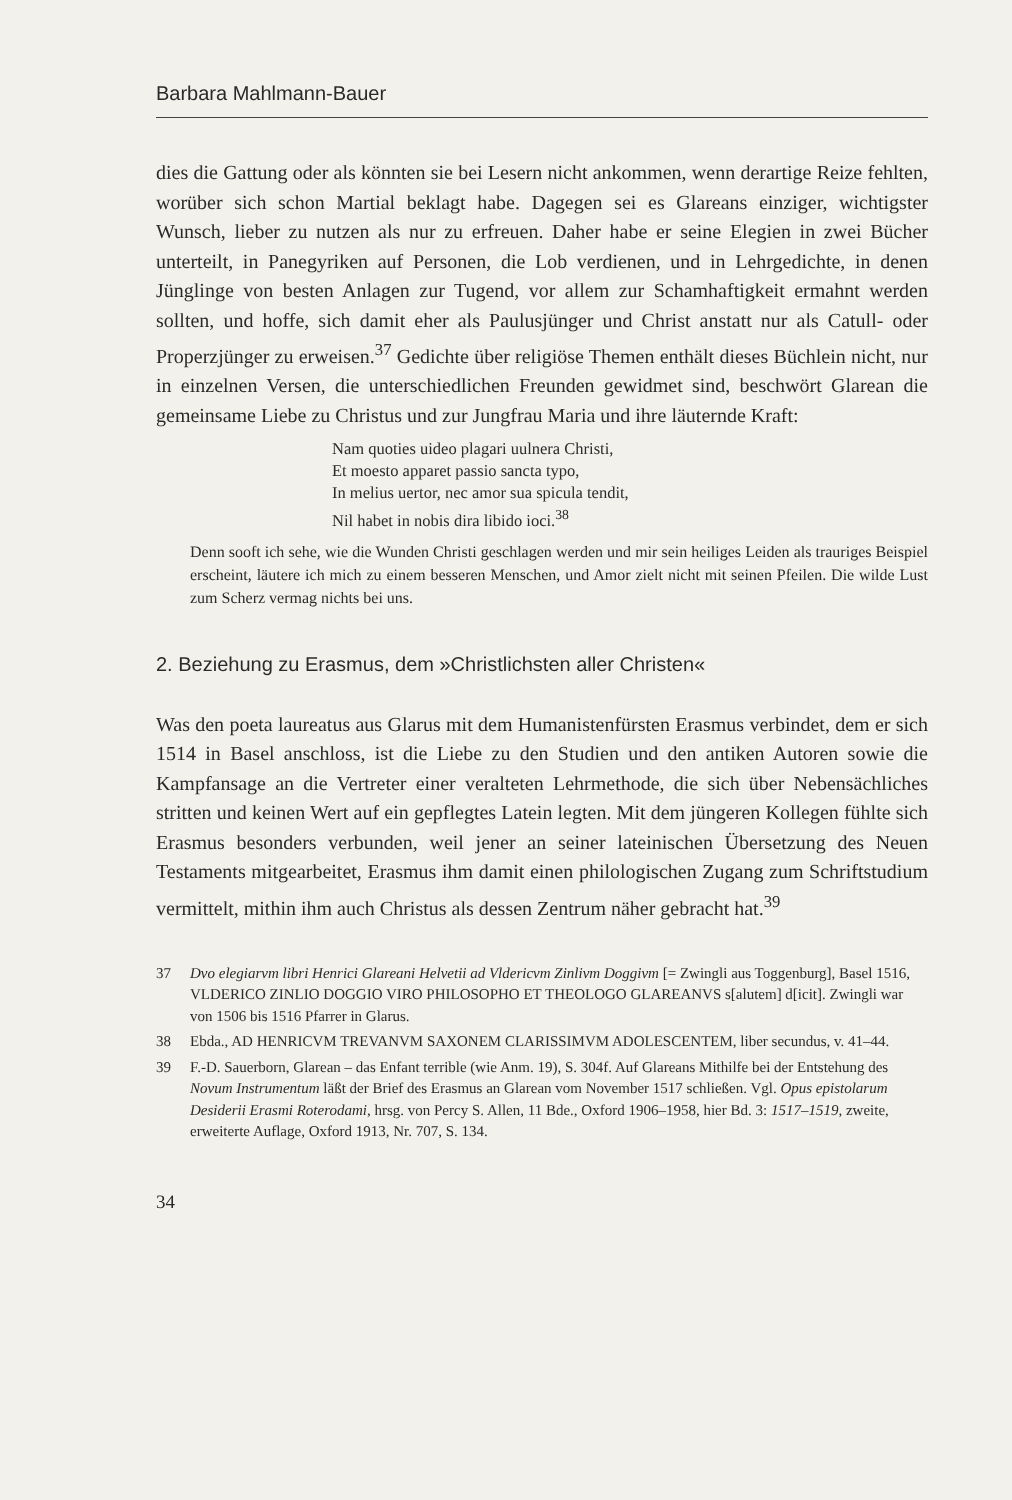Barbara Mahlmann-Bauer
dies die Gattung oder als könnten sie bei Lesern nicht ankommen, wenn derartige Reize fehlten, worüber sich schon Martial beklagt habe. Dagegen sei es Glareans einziger, wichtigster Wunsch, lieber zu nutzen als nur zu erfreuen. Daher habe er seine Elegien in zwei Bücher unterteilt, in Panegyriken auf Personen, die Lob verdienen, und in Lehrgedichte, in denen Jünglinge von besten Anlagen zur Tugend, vor allem zur Schamhaftigkeit ermahnt werden sollten, und hoffe, sich damit eher als Paulusjünger und Christ anstatt nur als Catull- oder Properzjünger zu erweisen.<sup>37</sup> Gedichte über religiöse Themen enthält dieses Büchlein nicht, nur in einzelnen Versen, die unterschiedlichen Freunden gewidmet sind, beschwört Glarean die gemeinsame Liebe zu Christus und zur Jungfrau Maria und ihre läuternde Kraft:
Nam quoties uideo plagari uulnera Christi,
Et moesto apparet passio sancta typo,
In melius uertor, nec amor sua spicula tendit,
Nil habet in nobis dira libido ioci.<sup>38</sup>
Denn sooft ich sehe, wie die Wunden Christi geschlagen werden und mir sein heiliges Leiden als trauriges Beispiel erscheint, läutere ich mich zu einem besseren Menschen, und Amor zielt nicht mit seinen Pfeilen. Die wilde Lust zum Scherz vermag nichts bei uns.
2. Beziehung zu Erasmus, dem »Christlichsten aller Christen«
Was den poeta laureatus aus Glarus mit dem Humanistenfürsten Erasmus verbindet, dem er sich 1514 in Basel anschloss, ist die Liebe zu den Studien und den antiken Autoren sowie die Kampfansage an die Vertreter einer veralteten Lehrmethode, die sich über Nebensächliches stritten und keinen Wert auf ein gepflegtes Latein legten. Mit dem jüngeren Kollegen fühlte sich Erasmus besonders verbunden, weil jener an seiner lateinischen Übersetzung des Neuen Testaments mitgearbeitet, Erasmus ihm damit einen philologischen Zugang zum Schriftstudium vermittelt, mithin ihm auch Christus als dessen Zentrum näher gebracht hat.<sup>39</sup>
37 Dvo elegiarvm libri Henrici Glareani Helvetii ad Vldericvm Zinlivm Doggivm [= Zwingli aus Toggenburg], Basel 1516, VLDERICO ZINLIO DOGGIO VIRO PHILOSOPHO ET THEOLOGO GLAREANVS s[alutem] d[icit]. Zwingli war von 1506 bis 1516 Pfarrer in Glarus.
38 Ebda., AD HENRICVM TREVANVM SAXONEM CLARISSIMVM ADOLESCENTEM, liber secundus, v. 41–44.
39 F.-D. Sauerborn, Glarean – das Enfant terrible (wie Anm. 19), S. 304f. Auf Glareans Mithilfe bei der Entstehung des Novum Instrumentum läßt der Brief des Erasmus an Glarean vom November 1517 schließen. Vgl. Opus epistolarum Desiderii Erasmi Roterodami, hrsg. von Percy S. Allen, 11 Bde., Oxford 1906–1958, hier Bd. 3: 1517–1519, zweite, erweiterte Auflage, Oxford 1913, Nr. 707, S. 134.
34